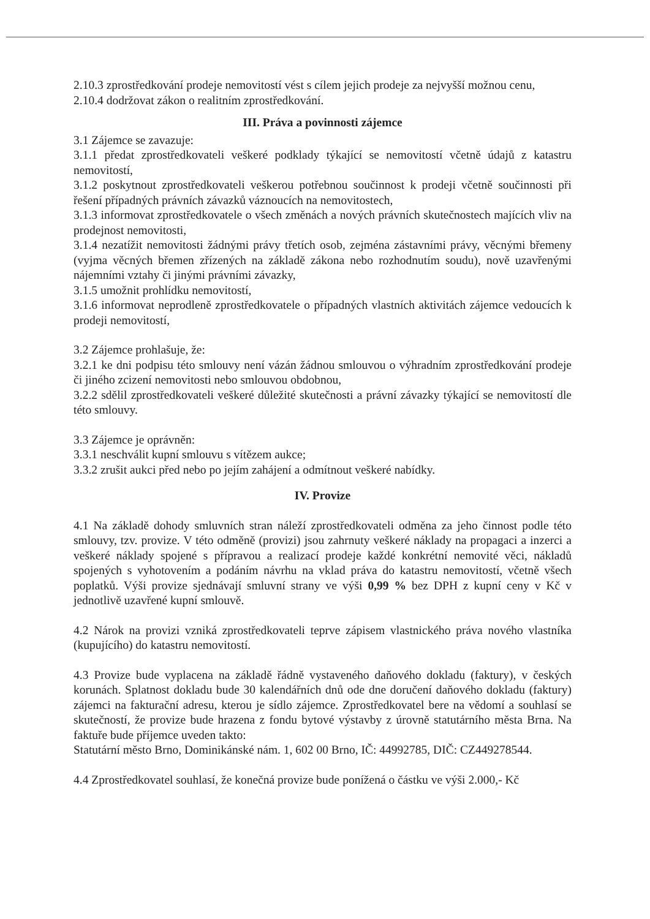2.10.3 zprostředkování prodeje nemovitostí vést s cílem jejich prodeje za nejvyšší možnou cenu,
2.10.4 dodržovat zákon o realitním zprostředkování.
III. Práva a povinnosti zájemce
3.1 Zájemce se zavazuje:
3.1.1 předat zprostředkovateli veškeré podklady týkající se nemovitostí včetně údajů z katastru nemovitostí,
3.1.2 poskytnout zprostředkovateli veškerou potřebnou součinnost k prodeji včetně součinnosti při řešení případných právních závazků váznoucích na nemovitostech,
3.1.3 informovat zprostředkovatele o všech změnách a nových právních skutečnostech majících vliv na prodejnost nemovitosti,
3.1.4 nezatížit nemovitosti žádnými právy třetích osob, zejména zástavními právy, věcnými břemeny (vyjma věcných břemen zřízených na základě zákona nebo rozhodnutím soudu), nově uzavřenými nájemními vztahy či jinými právními závazky,
3.1.5 umožnit prohlídku nemovitostí,
3.1.6 informovat neprodleně zprostředkovatele o případných vlastních aktivitách zájemce vedoucích k prodeji nemovitostí,
3.2 Zájemce prohlašuje, že:
3.2.1 ke dni podpisu této smlouvy není vázán žádnou smlouvou o výhradním zprostředkování prodeje či jiného zcizení nemovitosti nebo smlouvou obdobnou,
3.2.2 sdělil zprostředkovateli veškeré důležité skutečnosti a právní závazky týkající se nemovitostí dle této smlouvy.
3.3 Zájemce je oprávněn:
3.3.1 neschválit kupní smlouvu s vítězem aukce;
3.3.2 zrušit aukci před nebo po jejím zahájení a odmítnout veškeré nabídky.
IV. Provize
4.1 Na základě dohody smluvních stran náleží zprostředkovateli odměna za jeho činnost podle této smlouvy, tzv. provize. V této odměně (provizi) jsou zahrnuty veškeré náklady na propagaci a inzerci a veškeré náklady spojené s přípravou a realizací prodeje každé konkrétní nemovité věci, nákladů spojených s vyhotovením a podáním návrhu na vklad práva do katastru nemovitostí, včetně všech poplatků. Výši provize sjednávají smluvní strany ve výši 0,99 % bez DPH z kupní ceny v Kč v jednotlivě uzavřené kupní smlouvě.
4.2 Nárok na provizi vzniká zprostředkovateli teprve zápisem vlastnického práva nového vlastníka (kupujícího) do katastru nemovitostí.
4.3 Provize bude vyplacena na základě řádně vystaveného daňového dokladu (faktury), v českých korunách. Splatnost dokladu bude 30 kalendářních dnů ode dne doručení daňového dokladu (faktury) zájemci na fakturační adresu, kterou je sídlo zájemce. Zprostředkovatel bere na vědomí a souhlasí se skutečností, že provize bude hrazena z fondu bytové výstavby z úrovně statutárního města Brna. Na faktuře bude příjemce uveden takto:
Statutární město Brno, Dominikánské nám. 1, 602 00 Brno, IČ: 44992785, DIČ: CZ449278544.
4.4 Zprostředkovatel souhlasí, že konečná provize bude ponížená o částku ve výši 2.000,- Kč